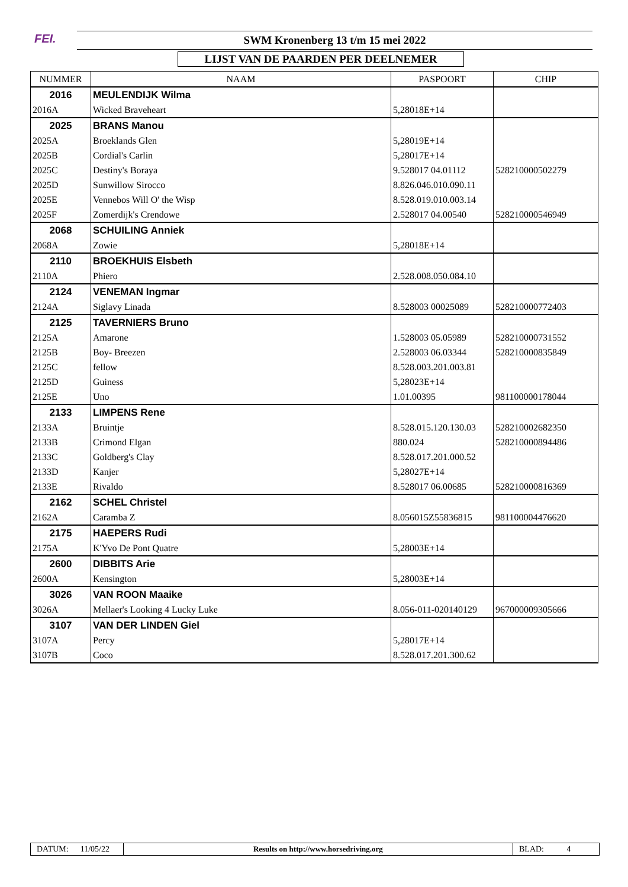FEI.
SWM Kronenberg 13 t/m 15 mei 2022
LIJST VAN DE PAARDEN PER DEELNEMER
| NUMMER | NAAM | PASPOORT | CHIP |
| --- | --- | --- | --- |
| 2016 | MEULENDIJK Wilma | | |
| 2016A | Wicked Braveheart | 5,28018E+14 | |
| 2025 | BRANS Manou | | |
| 2025A | Broeklands Glen | 5,28019E+14 | |
| 2025B | Cordial's Carlin | 5,28017E+14 | |
| 2025C | Destiny's Boraya | 9.528017 04.01112 | 528210000502279 |
| 2025D | Sunwillow Sirocco | 8.826.046.010.090.11 | |
| 2025E | Vennebos Will O' the Wisp | 8.528.019.010.003.14 | |
| 2025F | Zomerdijk's Crendowe | 2.528017 04.00540 | 528210000546949 |
| 2068 | SCHUILING Anniek | | |
| 2068A | Zowie | 5,28018E+14 | |
| 2110 | BROEKHUIS Elsbeth | | |
| 2110A | Phiero | 2.528.008.050.084.10 | |
| 2124 | VENEMAN Ingmar | | |
| 2124A | Siglavy Linada | 8.528003 00025089 | 528210000772403 |
| 2125 | TAVERNIERS Bruno | | |
| 2125A | Amarone | 1.528003 05.05989 | 528210000731552 |
| 2125B | Boy- Breezen | 2.528003 06.03344 | 528210000835849 |
| 2125C | fellow | 8.528.003.201.003.81 | |
| 2125D | Guiness | 5,28023E+14 | |
| 2125E | Uno | 1.01.00395 | 981100000178044 |
| 2133 | LIMPENS Rene | | |
| 2133A | Bruintje | 8.528.015.120.130.03 | 528210002682350 |
| 2133B | Crimond Elgan | 880.024 | 528210000894486 |
| 2133C | Goldberg's Clay | 8.528.017.201.000.52 | |
| 2133D | Kanjer | 5,28027E+14 | |
| 2133E | Rivaldo | 8.528017 06.00685 | 528210000816369 |
| 2162 | SCHEL Christel | | |
| 2162A | Caramba Z | 8.056015Z55836815 | 981100004476620 |
| 2175 | HAEPERS Rudi | | |
| 2175A | K'Yvo De Pont Quatre | 5,28003E+14 | |
| 2600 | DIBBITS Arie | | |
| 2600A | Kensington | 5,28003E+14 | |
| 3026 | VAN ROON Maaike | | |
| 3026A | Mellaer's Looking 4 Lucky Luke | 8.056-011-020140129 | 967000009305666 |
| 3107 | VAN DER LINDEN Giel | | |
| 3107A | Percy | 5,28017E+14 | |
| 3107B | Coco | 8.528.017.201.300.62 | |
DATUM: 11/05/22
Results on http://www.horsedriving.org
BLAD: 4